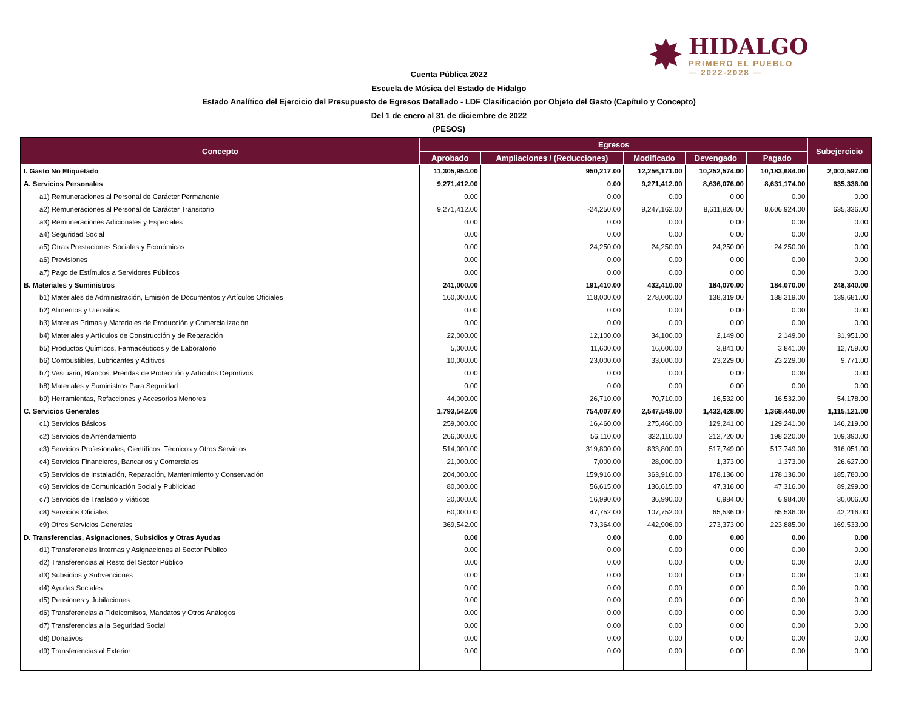✸
HIDALGO
PRIMERO EL PUEBLO
— 2022-2028 —
Cuenta Pública 2022
Escuela de Música del Estado de Hidalgo
Estado Analítico del Ejercicio del Presupuesto de Egresos Detallado - LDF Clasificación por Objeto del Gasto (Capítulo y Concepto)
Del 1 de enero al 31 de diciembre de 2022
(PESOS)
| Concepto | Egresos | | | | | Subejercicio |
| --- | --- | --- | --- | --- | --- | --- |
| | Aprobado | Ampliaciones / (Reducciones) | Modificado | Devengado | Pagado | |
| I. Gasto No Etiquetado | 11,305,954.00 | 950,217.00 | 12,256,171.00 | 10,252,574.00 | 10,183,684.00 | 2,003,597.00 |
| A. Servicios Personales | 9,271,412.00 | 0.00 | 9,271,412.00 | 8,636,076.00 | 8,631,174.00 | 635,336.00 |
| a1) Remuneraciones al Personal de Carácter Permanente | 0.00 | 0.00 | 0.00 | 0.00 | 0.00 | 0.00 |
| a2) Remuneraciones al Personal de Carácter Transitorio | 9,271,412.00 | -24,250.00 | 9,247,162.00 | 8,611,826.00 | 8,606,924.00 | 635,336.00 |
| a3) Remuneraciones Adicionales y Especiales | 0.00 | 0.00 | 0.00 | 0.00 | 0.00 | 0.00 |
| a4) Seguridad Social | 0.00 | 0.00 | 0.00 | 0.00 | 0.00 | 0.00 |
| a5) Otras Prestaciones Sociales y Económicas | 0.00 | 24,250.00 | 24,250.00 | 24,250.00 | 24,250.00 | 0.00 |
| a6) Previsiones | 0.00 | 0.00 | 0.00 | 0.00 | 0.00 | 0.00 |
| a7) Pago de Estímulos a Servidores Públicos | 0.00 | 0.00 | 0.00 | 0.00 | 0.00 | 0.00 |
| B. Materiales y Suministros | 241,000.00 | 191,410.00 | 432,410.00 | 184,070.00 | 184,070.00 | 248,340.00 |
| b1) Materiales de Administración, Emisión de Documentos y Artículos Oficiales | 160,000.00 | 118,000.00 | 278,000.00 | 138,319.00 | 138,319.00 | 139,681.00 |
| b2) Alimentos y Utensilios | 0.00 | 0.00 | 0.00 | 0.00 | 0.00 | 0.00 |
| b3) Materias Primas y Materiales de Producción y Comercialización | 0.00 | 0.00 | 0.00 | 0.00 | 0.00 | 0.00 |
| b4) Materiales y Artículos de Construcción y de Reparación | 22,000.00 | 12,100.00 | 34,100.00 | 2,149.00 | 2,149.00 | 31,951.00 |
| b5) Productos Químicos, Farmacéuticos y de Laboratorio | 5,000.00 | 11,600.00 | 16,600.00 | 3,841.00 | 3,841.00 | 12,759.00 |
| b6) Combustibles, Lubricantes y Aditivos | 10,000.00 | 23,000.00 | 33,000.00 | 23,229.00 | 23,229.00 | 9,771.00 |
| b7) Vestuario, Blancos, Prendas de Protección y Artículos Deportivos | 0.00 | 0.00 | 0.00 | 0.00 | 0.00 | 0.00 |
| b8) Materiales y Suministros Para Seguridad | 0.00 | 0.00 | 0.00 | 0.00 | 0.00 | 0.00 |
| b9) Herramientas, Refacciones y Accesorios Menores | 44,000.00 | 26,710.00 | 70,710.00 | 16,532.00 | 16,532.00 | 54,178.00 |
| C. Servicios Generales | 1,793,542.00 | 754,007.00 | 2,547,549.00 | 1,432,428.00 | 1,368,440.00 | 1,115,121.00 |
| c1) Servicios Básicos | 259,000.00 | 16,460.00 | 275,460.00 | 129,241.00 | 129,241.00 | 146,219.00 |
| c2) Servicios de Arrendamiento | 266,000.00 | 56,110.00 | 322,110.00 | 212,720.00 | 198,220.00 | 109,390.00 |
| c3) Servicios Profesionales, Científicos, Técnicos y Otros Servicios | 514,000.00 | 319,800.00 | 833,800.00 | 517,749.00 | 517,749.00 | 316,051.00 |
| c4) Servicios Financieros, Bancarios y Comerciales | 21,000.00 | 7,000.00 | 28,000.00 | 1,373.00 | 1,373.00 | 26,627.00 |
| c5) Servicios de Instalación, Reparación, Mantenimiento y Conservación | 204,000.00 | 159,916.00 | 363,916.00 | 178,136.00 | 178,136.00 | 185,780.00 |
| c6) Servicios de Comunicación Social y Publicidad | 80,000.00 | 56,615.00 | 136,615.00 | 47,316.00 | 47,316.00 | 89,299.00 |
| c7) Servicios de Traslado y Viáticos | 20,000.00 | 16,990.00 | 36,990.00 | 6,984.00 | 6,984.00 | 30,006.00 |
| c8) Servicios Oficiales | 60,000.00 | 47,752.00 | 107,752.00 | 65,536.00 | 65,536.00 | 42,216.00 |
| c9) Otros Servicios Generales | 369,542.00 | 73,364.00 | 442,906.00 | 273,373.00 | 223,885.00 | 169,533.00 |
| D. Transferencias, Asignaciones, Subsidios y Otras Ayudas | 0.00 | 0.00 | 0.00 | 0.00 | 0.00 | 0.00 |
| d1) Transferencias Internas y Asignaciones al Sector Público | 0.00 | 0.00 | 0.00 | 0.00 | 0.00 | 0.00 |
| d2) Transferencias al Resto del Sector Público | 0.00 | 0.00 | 0.00 | 0.00 | 0.00 | 0.00 |
| d3) Subsidios y Subvenciones | 0.00 | 0.00 | 0.00 | 0.00 | 0.00 | 0.00 |
| d4) Ayudas Sociales | 0.00 | 0.00 | 0.00 | 0.00 | 0.00 | 0.00 |
| d5) Pensiones y Jubilaciones | 0.00 | 0.00 | 0.00 | 0.00 | 0.00 | 0.00 |
| d6) Transferencias a Fideicomisos, Mandatos y Otros Análogos | 0.00 | 0.00 | 0.00 | 0.00 | 0.00 | 0.00 |
| d7) Transferencias a la Seguridad Social | 0.00 | 0.00 | 0.00 | 0.00 | 0.00 | 0.00 |
| d8) Donativos | 0.00 | 0.00 | 0.00 | 0.00 | 0.00 | 0.00 |
| d9) Transferencias al Exterior | 0.00 | 0.00 | 0.00 | 0.00 | 0.00 | 0.00 |